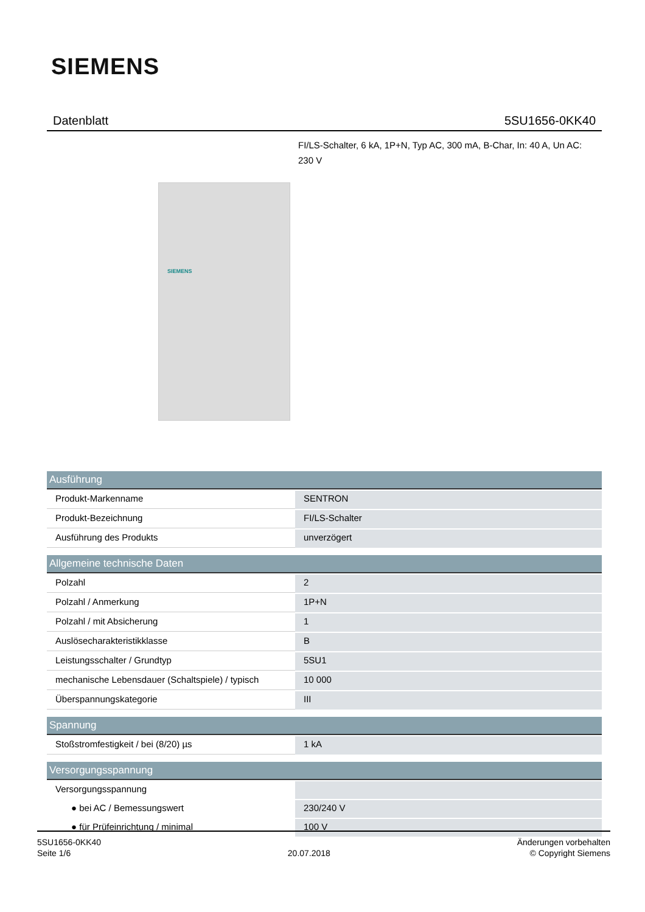SIEMENS
Datenblatt 5SU1656-0KK40
FI/LS-Schalter, 6 kA, 1P+N, Typ AC, 300 mA, B-Char, In: 40 A, Un AC: 230 V
SIEMENS
| Ausführung | |
| --- | --- |
| Produkt-Markenname | SENTRON |
| Produkt-Bezeichnung | FI/LS-Schalter |
| Ausführung des Produkts | unverzögert |
| Allgemeine technische Daten | |
| Polzahl | 2 |
| Polzahl / Anmerkung | 1P+N |
| Polzahl / mit Absicherung | 1 |
| Auslösecharakteristikklasse | B |
| Leistungsschalter / Grundtyp | 5SU1 |
| mechanische Lebensdauer (Schaltspiele) / typisch | 10 000 |
| Überspannungskategorie | III |
| Spannung | |
| Stoßstromfestigkeit / bei (8/20) µs | 1 kA |
| Versorgungsspannung | |
| Versorgungsspannung | |
| ● bei AC / Bemessungswert | 230/240 V |
| ● für Prüfeinrichtung / minimal | 100 V |
5SU1656-0KK40
Seite 1/6
20.07.2018
Änderungen vorbehalten
© Copyright Siemens